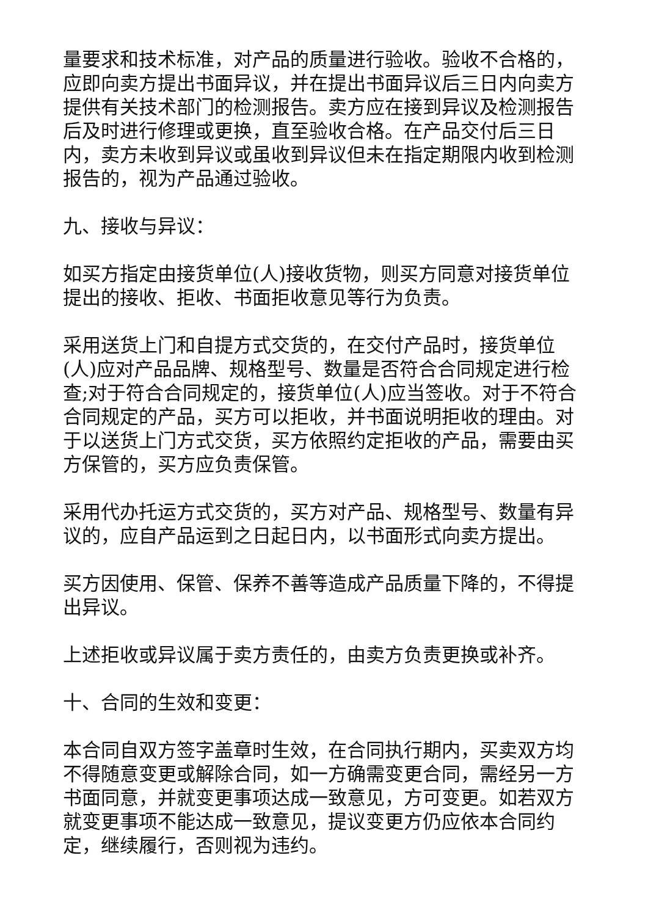量要求和技术标准，对产品的质量进行验收。验收不合格的，应即向卖方提出书面异议，并在提出书面异议后三日内向卖方提供有关技术部门的检测报告。卖方应在接到异议及检测报告后及时进行修理或更换，直至验收合格。在产品交付后三日内，卖方未收到异议或虽收到异议但未在指定期限内收到检测报告的，视为产品通过验收。
九、接收与异议：
如买方指定由接货单位(人)接收货物，则买方同意对接货单位提出的接收、拒收、书面拒收意见等行为负责。
采用送货上门和自提方式交货的，在交付产品时，接货单位(人)应对产品品牌、规格型号、数量是否符合合同规定进行检查;对于符合合同规定的，接货单位(人)应当签收。对于不符合合同规定的产品，买方可以拒收，并书面说明拒收的理由。对于以送货上门方式交货，买方依照约定拒收的产品，需要由买方保管的，买方应负责保管。
采用代办托运方式交货的，买方对产品、规格型号、数量有异议的，应自产品运到之日起日内，以书面形式向卖方提出。
买方因使用、保管、保养不善等造成产品质量下降的，不得提出异议。
上述拒收或异议属于卖方责任的，由卖方负责更换或补齐。
十、合同的生效和变更：
本合同自双方签字盖章时生效，在合同执行期内，买卖双方均不得随意变更或解除合同，如一方确需变更合同，需经另一方书面同意，并就变更事项达成一致意见，方可变更。如若双方就变更事项不能达成一致意见，提议变更方仍应依本合同约定，继续履行，否则视为违约。